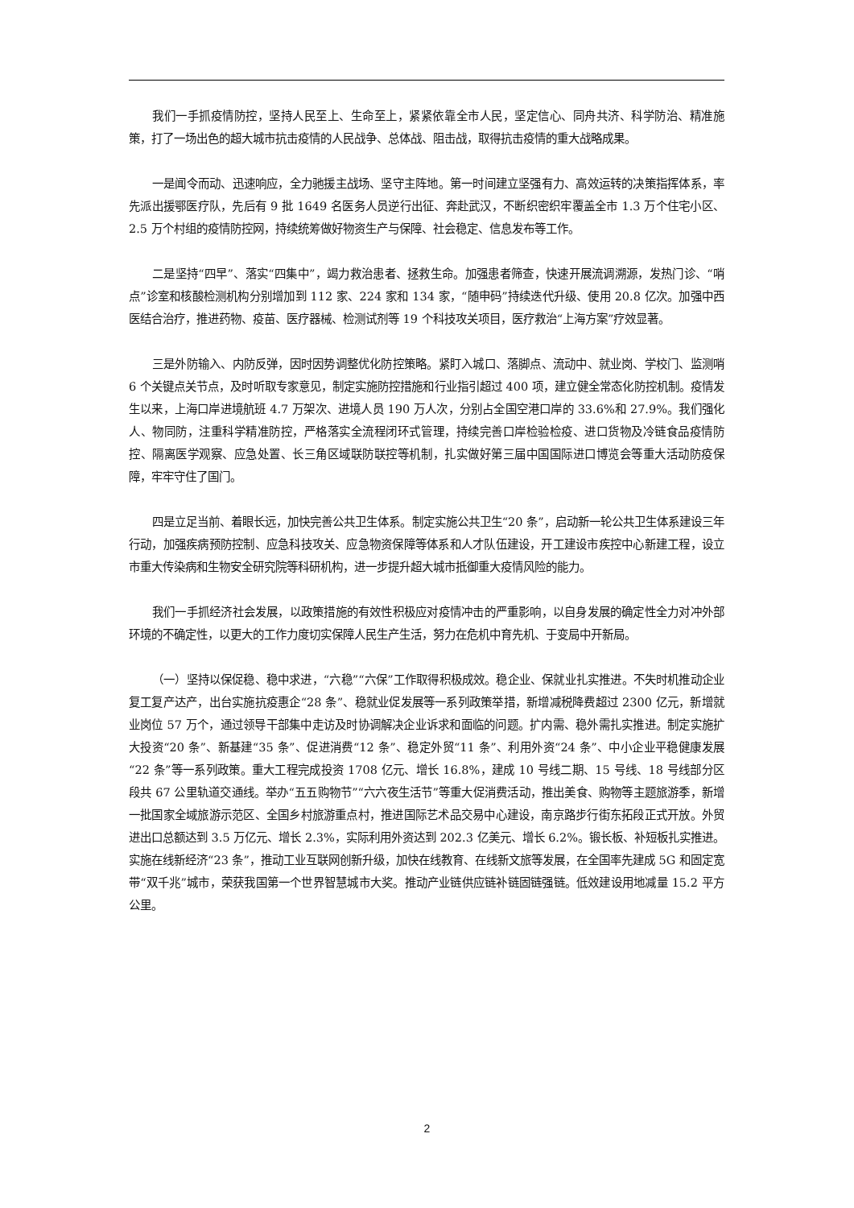我们一手抓疫情防控，坚持人民至上、生命至上，紧紧依靠全市人民，坚定信心、同舟共济、科学防治、精准施策，打了一场出色的超大城市抗击疫情的人民战争、总体战、阻击战，取得抗击疫情的重大战略成果。
一是闻令而动、迅速响应，全力驰援主战场、坚守主阵地。第一时间建立坚强有力、高效运转的决策指挥体系，率先派出援鄂医疗队，先后有 9 批 1649 名医务人员逆行出征、奔赴武汉，不断织密织牢覆盖全市 1.3 万个住宅小区、2.5 万个村组的疫情防控网，持续统筹做好物资生产与保障、社会稳定、信息发布等工作。
二是坚持“四早”、落实“四集中”，竭力救治患者、拯救生命。加强患者筛查，快速开展流调溯源，发热门诊、“哨点”诊室和核酸检测机构分别增加到 112 家、224 家和 134 家，“随申码”持续迭代升级、使用 20.8 亿次。加强中西医结合治疗，推进药物、疫苗、医疗器械、检测试剂等 19 个科技攻关项目，医疗救治“上海方案”疗效显著。
三是外防输入、内防反弹，因时因势调整优化防控策略。紧盯入城口、落脚点、流动中、就业岗、学校门、监测哨 6 个关键点关节点，及时听取专家意见，制定实施防控措施和行业指引超过 400 项，建立健全常态化防控机制。疫情发生以来，上海口岸进境航班 4.7 万架次、进境人员 190 万人次，分别占全国空港口岸的 33.6%和 27.9%。我们强化人、物同防，注重科学精准防控，严格落实全流程闭环式管理，持续完善口岸检验检疫、进口货物及冷链食品疫情防控、隔离医学观察、应急处置、长三角区域联防联控等机制，扎实做好第三届中国国际进口博览会等重大活动防疫保障，牢牢守住了国门。
四是立足当前、着眼长远，加快完善公共卫生体系。制定实施公共卫生“20 条”，启动新一轮公共卫生体系建设三年行动，加强疾病预防控制、应急科技攻关、应急物资保障等体系和人才队伍建设，开工建设市疾控中心新建工程，设立市重大传染病和生物安全研究院等科研机构，进一步提升超大城市抵御重大疫情风险的能力。
我们一手抓经济社会发展，以政策措施的有效性积极应对疫情冲击的严重影响，以自身发展的确定性全力对冲外部环境的不确定性，以更大的工作力度切实保障人民生产生活，努力在危机中育先机、于变局中开新局。
（一）坚持以保促稳、稳中求进，“六稳”“六保”工作取得积极成效。稳企业、保就业扎实推进。不失时机推动企业复工复产达产，出台实施抗疫惠企“28 条”、稳就业促发展等一系列政策举措，新增减税降费超过 2300 亿元，新增就业岗位 57 万个，通过领导干部集中走访及时协调解决企业诉求和面临的问题。扩内需、稳外需扎实推进。制定实施扩大投资“20 条”、新基建“35 条”、促进消费“12 条”、稳定外贸“11 条”、利用外资“24 条”、中小企业平稳健康发展“22 条”等一系列政策。重大工程完成投资 1708 亿元、增长 16.8%，建成 10 号线二期、15 号线、18 号线部分区段共 67 公里轨道交通线。举办“五五购物节”“六六夜生活节”等重大促消费活动，推出美食、购物等主题旅游季，新增一批国家全域旅游示范区、全国乡村旅游重点村，推进国际艺术品交易中心建设，南京路步行街东拓段正式开放。外贸进出口总额达到 3.5 万亿元、增长 2.3%，实际利用外资达到 202.3 亿美元、增长 6.2%。锻长板、补短板扎实推进。实施在线新经济“23 条”，推动工业互联网创新升级，加快在线教育、在线新文旅等发展，在全国率先建成 5G 和固定宽带“双千兆”城市，荣获我国第一个世界智慧城市大奖。推动产业链供应链补链固链强链。低效建设用地减量 15.2 平方公里。
2